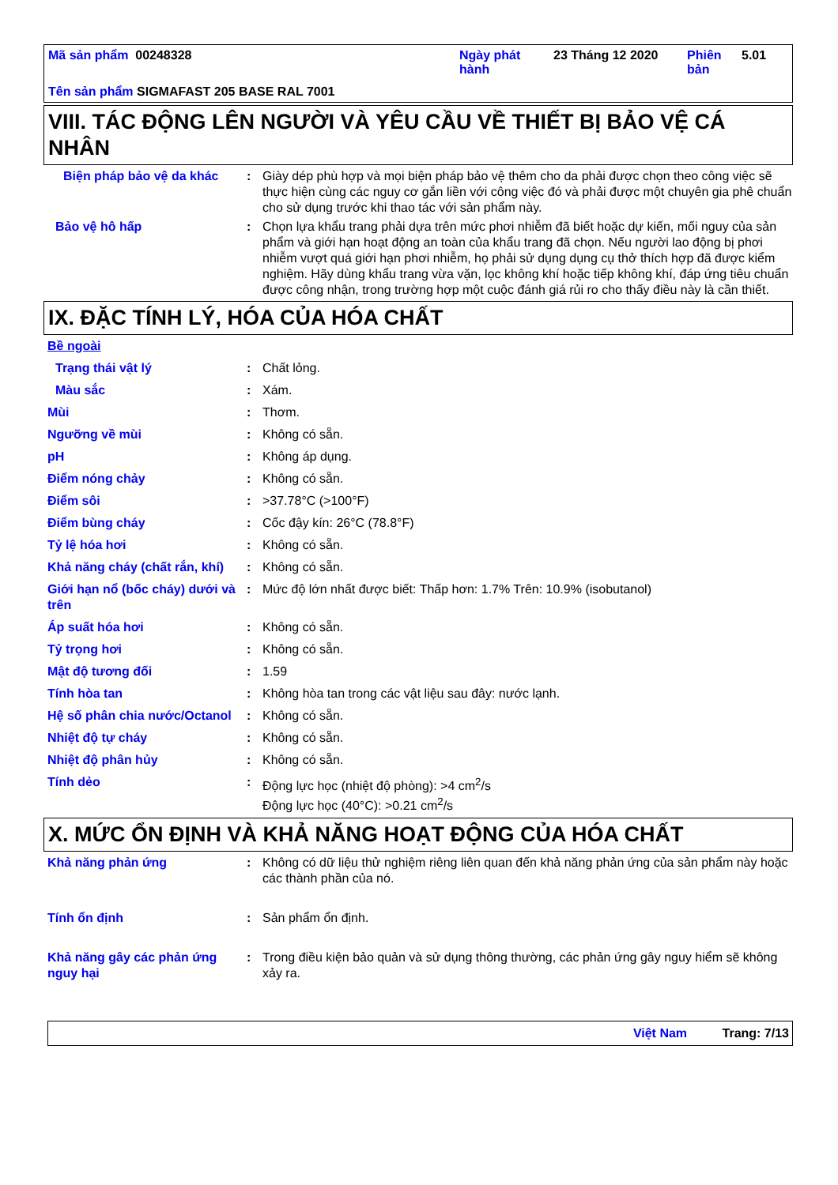| Mã sản phẩm 00248328 | Ngày phát hành | 23 Tháng 12 2020 | Phiên bản | 5.01 |
| Tên sản phẩm SIGMAFAST 205 BASE RAL 7001 | | | | |
VIII. TÁC ĐỘNG LÊN NGƯỜI VÀ YÊU CẦU VỀ THIẾT BỊ BẢO VỆ CÁ NHÂN
Biện pháp bảo vệ da khác : Giày dép phù hợp và mọi biện pháp bảo vệ thêm cho da phải được chọn theo công việc sẽ thực hiện cùng các nguy cơ gắn liền với công việc đó và phải được một chuyên gia phê chuẩn cho sử dụng trước khi thao tác với sản phẩm này.
Bảo vệ hô hấp : Chọn lựa khẩu trang phải dựa trên mức phơi nhiễm đã biết hoặc dự kiến, mối nguy của sản phẩm và giới hạn hoạt động an toàn của khẩu trang đã chọn. Nếu người lao động bị phơi nhiễm vượt quá giới hạn phơi nhiễm, họ phải sử dụng dụng cụ thở thích hợp đã được kiểm nghiệm. Hãy dùng khẩu trang vừa vặn, lọc không khí hoặc tiếp không khí, đáp ứng tiêu chuẩn được công nhận, trong trường hợp một cuộc đánh giá rủi ro cho thấy điều này là cần thiết.
IX. ĐẶC TÍNH LÝ, HÓA CỦA HÓA CHẤT
Bề ngoài
Trạng thái vật lý : Chất lỏng.
Màu sắc : Xám.
Mùi : Thơm.
Ngưỡng về mùi : Không có sẵn.
pH : Không áp dụng.
Điểm nóng chảy : Không có sẵn.
Điểm sôi : >37.78°C (>100°F)
Điểm bùng cháy : Cốc đậy kín: 26°C (78.8°F)
Tỷ lệ hóa hơi : Không có sẵn.
Khả năng cháy (chất rắn, khí)
: Không có sẵn.
Giới hạn nổ (bốc cháy) dưới và trên
: Mức độ lớn nhất được biết: Thấp hơn: 1.7% Trên: 10.9% (isobutanol)
Áp suất hóa hơi : Không có sẵn.
Tỷ trọng hơi : Không có sẵn.
Mật độ tương đối : 1.59
Tính hòa tan : Không hòa tan trong các vật liệu sau đây: nước lạnh.
Hệ số phân chia nước/Octanol
: Không có sẵn.
Nhiệt độ tự cháy : Không có sẵn.
Nhiệt độ phân hủy : Không có sẵn.
Tính dẻo : Động lực học (nhiệt độ phòng): >4 cm<sup>2</sup>/s
Động lực học (40°C): >0.21 cm<sup>2</sup>/s
X. MỨC ỔN ĐỊNH VÀ KHẢ NĂNG HOẠT ĐỘNG CỦA HÓA CHẤT
Khả năng phản ứng : Không có dữ liệu thử nghiệm riêng liên quan đến khả năng phản ứng của sản phẩm này hoặc các thành phần của nó.
Tính ổn định : Sản phẩm ổn định.
Khả năng gây các phản ứng nguy hại
: Trong điều kiện bảo quản và sử dụng thông thường, các phản ứng gây nguy hiểm sẽ không xảy ra.
Việt Nam Trang: 7/13